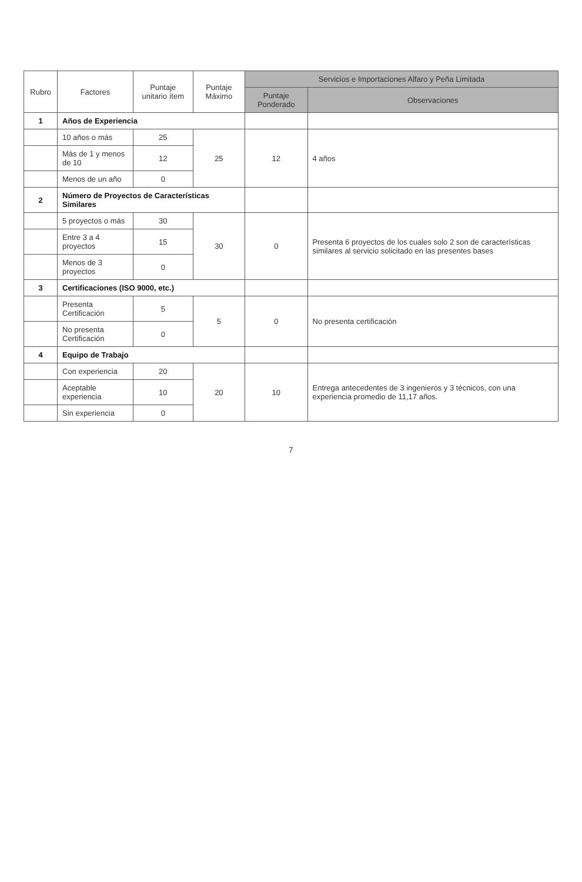| Rubro | Factores | Puntaje unitario ítem | Puntaje Máximo | Servicios e Importaciones Alfaro y Peña Limitada | |
| --- | --- | --- | --- | --- | --- |
| | | | | Puntaje Ponderado | Observaciones |
| 1 | Años de Experiencia | | | | |
| | 10 años o más | 25 | 25 | 12 | 4 años |
| | Más de 1 y menos de 10 | 12 | | | |
| | Menos de un año | 0 | | | |
| 2 | Número de Proyectos de Características Similares | | | | |
| | 5 proyectos o más | 30 | 30 | 0 | Presenta 6 proyectos de los cuales solo 2 son de características similares al servicio solicitado en las presentes bases |
| | Entre 3 a 4 proyectos | 15 | | | |
| | Menos de 3 proyectos | 0 | | | |
| 3 | Certificaciones (ISO 9000, etc.) | | | | |
| | Presenta Certificación | 5 | 5 | 0 | No presenta certificación |
| | No presenta Certificación | 0 | | | |
| 4 | Equipo de Trabajo | | | | |
| | Con experiencia | 20 | 20 | 10 | Entrega antecedentes de 3 ingenieros y 3 técnicos, con una experiencia promedio de 11,17 años. |
| | Aceptable experiencia | 10 | | | |
| | Sin experiencia | 0 | | | |
7